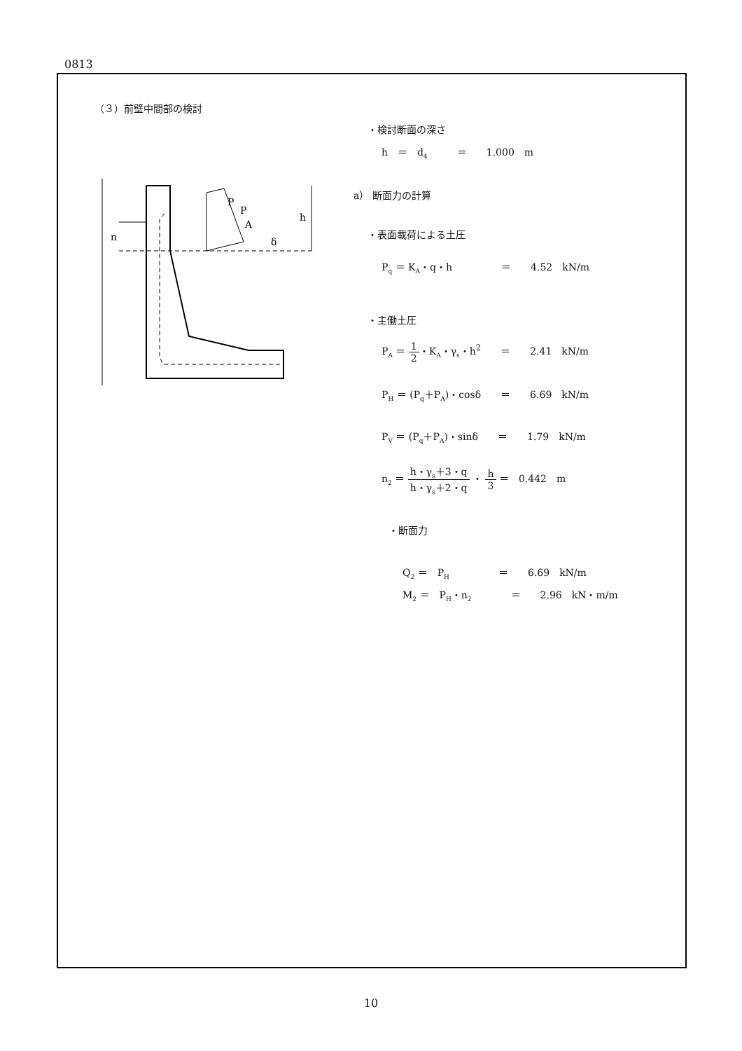0813
（３）前壁中間部の検討
・検討断面の深さ
h　＝　d<sub>4</sub>　　　＝　　1.000　m
a） 断面力の計算
・表面載荷による土圧
P<sub>q</sub> ＝ K<sub>A</sub>・q・h　　　　　＝　　4.52　kN/m
・主働土圧
P<sub>A</sub> ＝ 1 2・K<sub>A</sub>・γ<sub>s</sub>・h<sup>2</sup>　　＝　　2.41　kN/m
P<sub>H</sub> ＝ (P<sub>q</sub>＋P<sub>A</sub>)・cosδ　　＝　　6.69　kN/m
P<sub>V</sub> ＝ (P<sub>q</sub>＋P<sub>A</sub>)・sinδ　　＝　　1.79　kN/m
n<sub>2</sub> ＝ h・γ<sub>s</sub>＋3・q h・γ<sub>s</sub>＋2・q ・ h 3 ＝　0.442　m
・断面力
Q<sub>2</sub> ＝　P<sub>H</sub>　　　　　＝　　6.69　kN/m
M<sub>2</sub> ＝　P<sub>H</sub>・n<sub>2</sub>　　　　＝　　2.96　kN・m/m
P
A
P
n
h
δ
10